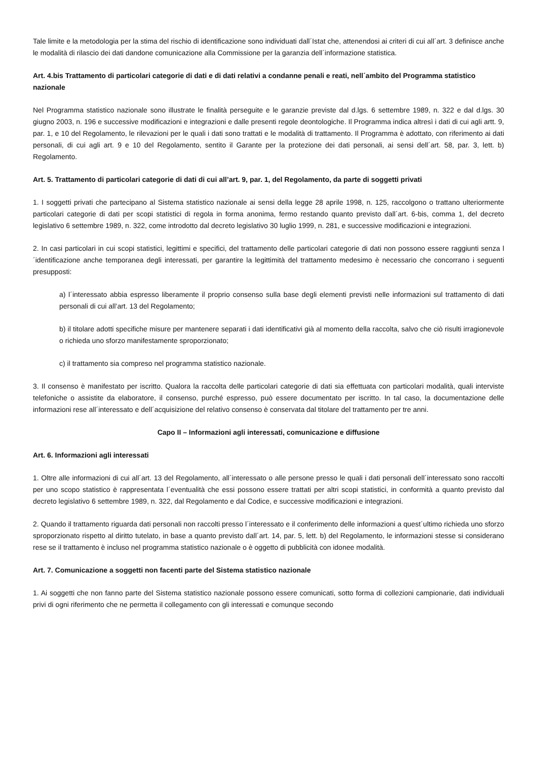Tale limite e la metodologia per la stima del rischio di identificazione sono individuati dall´Istat che, attenendosi ai criteri di cui all´art. 3 definisce anche le modalità di rilascio dei dati dandone comunicazione alla Commissione per la garanzia dell´informazione statistica.
Art. 4.bis Trattamento di particolari categorie di dati e di dati relativi a condanne penali e reati, nell´ambito del Programma statistico nazionale
Nel Programma statistico nazionale sono illustrate le finalità perseguite e le garanzie previste dal d.lgs. 6 settembre 1989, n. 322 e dal d.lgs. 30 giugno 2003, n. 196 e successive modificazioni e integrazioni e dalle presenti regole deontologiche. Il Programma indica altresì i dati di cui agli artt. 9, par. 1, e 10 del Regolamento, le rilevazioni per le quali i dati sono trattati e le modalità di trattamento. Il Programma è adottato, con riferimento ai dati personali, di cui agli art. 9 e 10 del Regolamento, sentito il Garante per la protezione dei dati personali, ai sensi dell´art. 58, par. 3, lett. b) Regolamento.
Art. 5. Trattamento di particolari categorie di dati di cui all’art. 9, par. 1, del Regolamento, da parte di soggetti privati
1. I soggetti privati che partecipano al Sistema statistico nazionale ai sensi della legge 28 aprile 1998, n. 125, raccolgono o trattano ulteriormente particolari categorie di dati per scopi statistici di regola in forma anonima, fermo restando quanto previsto dall´art. 6-bis, comma 1, del decreto legislativo 6 settembre 1989, n. 322, come introdotto dal decreto legislativo 30 luglio 1999, n. 281, e successive modificazioni e integrazioni.
2. In casi particolari in cui scopi statistici, legittimi e specifici, del trattamento delle particolari categorie di dati non possono essere raggiunti senza l´identificazione anche temporanea degli interessati, per garantire la legittimità del trattamento medesimo è necessario che concorrano i seguenti presupposti:
a) l´interessato abbia espresso liberamente il proprio consenso sulla base degli elementi previsti nelle informazioni sul trattamento di dati personali di cui all’art. 13 del Regolamento;
b) il titolare adotti specifiche misure per mantenere separati i dati identificativi già al momento della raccolta, salvo che ciò risulti irragionevole o richieda uno sforzo manifestamente sproporzionato;
c) il trattamento sia compreso nel programma statistico nazionale.
3. Il consenso è manifestato per iscritto. Qualora la raccolta delle particolari categorie di dati sia effettuata con particolari modalità, quali interviste telefoniche o assistite da elaboratore, il consenso, purché espresso, può essere documentato per iscritto. In tal caso, la documentazione delle informazioni rese all´interessato e dell´acquisizione del relativo consenso è conservata dal titolare del trattamento per tre anni.
Capo II – Informazioni agli interessati, comunicazione e diffusione
Art. 6. Informazioni agli interessati
1. Oltre alle informazioni di cui all´art. 13 del Regolamento, all´interessato o alle persone presso le quali i dati personali dell´interessato sono raccolti per uno scopo statistico è rappresentata l´eventualità che essi possono essere trattati per altri scopi statistici, in conformità a quanto previsto dal decreto legislativo 6 settembre 1989, n. 322, dal Regolamento e dal Codice, e successive modificazioni e integrazioni.
2. Quando il trattamento riguarda dati personali non raccolti presso l´interessato e il conferimento delle informazioni a quest´ultimo richieda uno sforzo sproporzionato rispetto al diritto tutelato, in base a quanto previsto dall´art. 14, par. 5, lett. b) del Regolamento, le informazioni stesse si considerano rese se il trattamento è incluso nel programma statistico nazionale o è oggetto di pubblicità con idonee modalità.
Art. 7. Comunicazione a soggetti non facenti parte del Sistema statistico nazionale
1. Ai soggetti che non fanno parte del Sistema statistico nazionale possono essere comunicati, sotto forma di collezioni campionarie, dati individuali privi di ogni riferimento che ne permetta il collegamento con gli interessati e comunque secondo